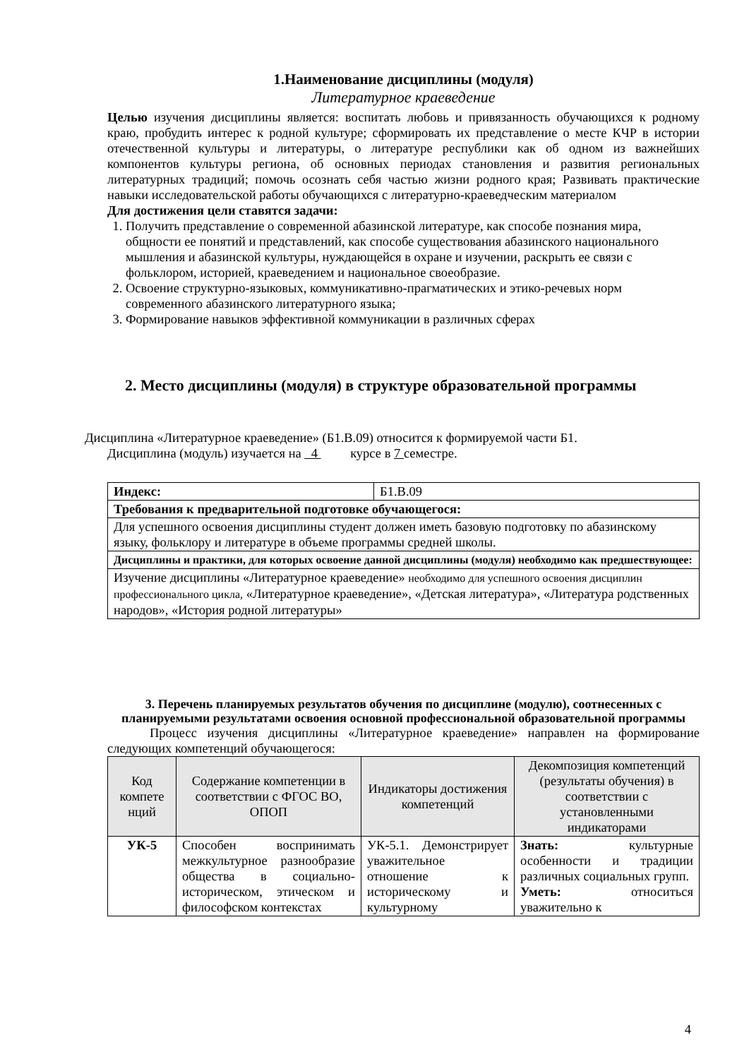1.Наименование дисциплины (модуля)
Литературное краеведение
Целью изучения дисциплины является: воспитать любовь и привязанность обучающихся к родному краю, пробудить интерес к родной культуре; сформировать их представление о месте КЧР в истории отечественной культуры и литературы, о литературе республики как об одном из важнейших компонентов культуры региона, об основных периодах становления и развития региональных литературных традиций; помочь осознать себя частью жизни родного края; Развивать практические навыки исследовательской работы обучающихся с литературно-краеведческим материалом
Для достижения цели ставятся задачи:
1. Получить представление о современной абазинской литературе, как способе познания мира, общности ее понятий и представлений, как способе существования абазинского национального мышления и абазинской культуры, нуждающейся в охране и изучении, раскрыть ее связи с фольклором, историей, краеведением и национальное своеобразие.
2. Освоение структурно-языковых, коммуникативно-прагматических и этико-речевых норм современного абазинского литературного языка;
3. Формирование навыков эффективной коммуникации в различных сферах
2. Место дисциплины (модуля) в структуре образовательной программы
Дисциплина «Литературное краеведение» (Б1.В.09) относится к формируемой части Б1.
Дисциплина (модуль) изучается на 4 курсе в 7 семестре.
| Индекс: | Б1.В.09 |
| Требования к предварительной подготовке обучающегося: | |
| Для успешного освоения дисциплины студент должен иметь базовую подготовку по абазинскому языку, фольклору и литературе в объеме программы средней школы. | |
| Дисциплины и практики, для которых освоение данной дисциплины (модуля) необходимо как предшествующее: | |
| Изучение дисциплины «Литературное краеведение» необходимо для успешного освоения дисциплин профессионального цикла, «Литературное краеведение», «Детская литература», «Литература родственных народов», «История родной литературы» | |
3. Перечень планируемых результатов обучения по дисциплине (модулю), соотнесенных с планируемыми результатами освоения основной профессиональной образовательной программы
Процесс изучения дисциплины «Литературное краеведение» направлен на формирование следующих компетенций обучающегося:
| Код компете нций | Содержание компетенции в соответствии с ФГОС ВО, ОПОП | Индикаторы достижения компетенций | Декомпозиция компетенций (результаты обучения) в соответствии с установленными индикаторами |
| --- | --- | --- | --- |
| УК-5 | Способен воспринимать межкультурное разнообразие общества в социально-историческом, этическом и философском контекстах | УК-5.1. Демонстрирует уважительное отношение к историческому и культурному | Знать: культурные особенности и традиции различных социальных групп. Уметь: относиться уважительно к |
4